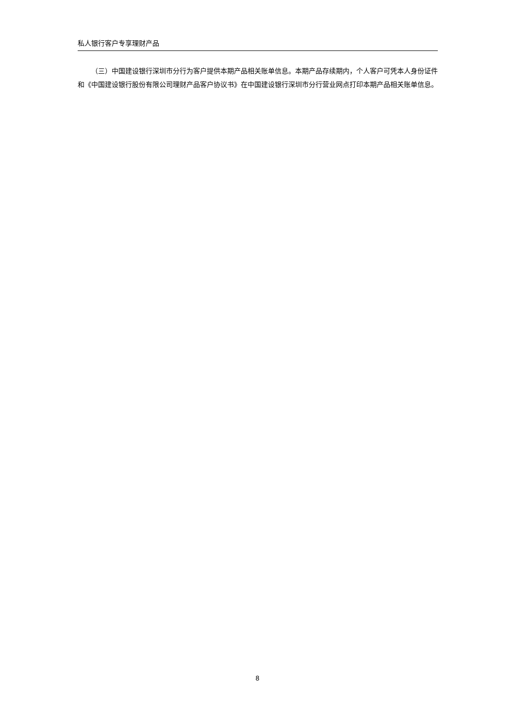私人银行客户专享理财产品
（三）中国建设银行深圳市分行为客户提供本期产品相关账单信息。本期产品存续期内，个人客户可凭本人身份证件和《中国建设银行股份有限公司理财产品客户协议书》在中国建设银行深圳市分行营业网点打印本期产品相关账单信息。
8